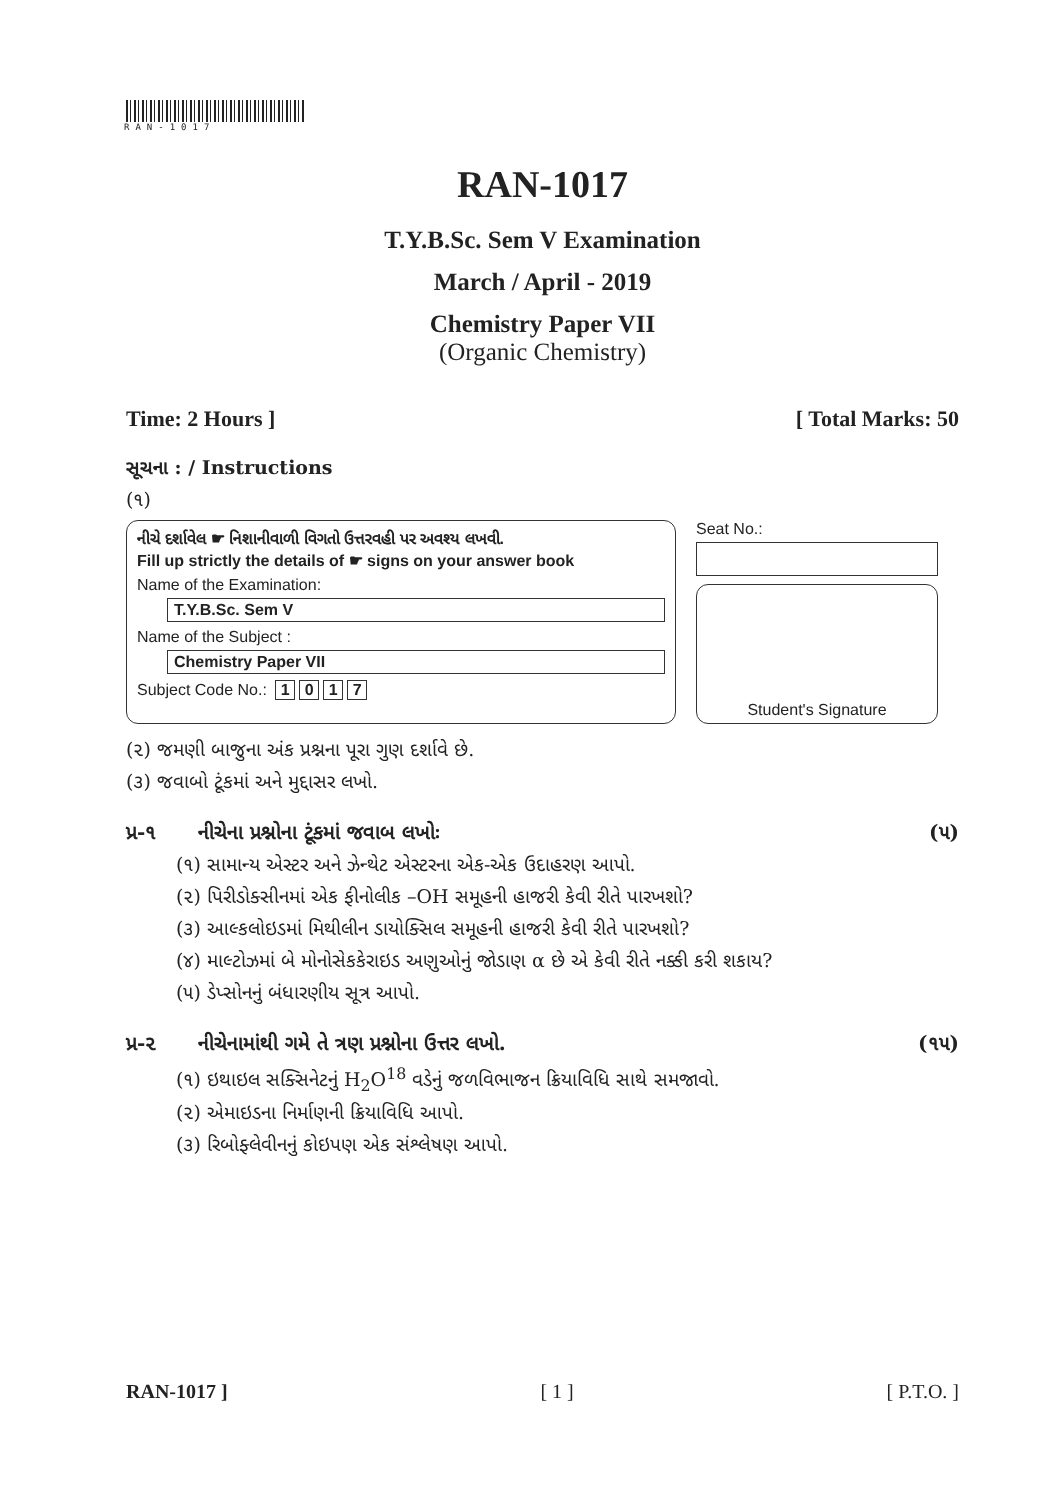RAN-1017
RAN-1017
T.Y.B.Sc. Sem V Examination
March / April - 2019
Chemistry Paper VII
(Organic Chemistry)
Time: 2 Hours ] [ Total Marks: 50
સૂચના : / Instructions
(૧)
નીચે દર્શાવેલ ☛ નિશાનીવાળી વિગતો ઉત્તરવહી પર અવશ્ય લખવી.
Fill up strictly the details of ☛ signs on your answer book
Name of the Examination:
T.Y.B.Sc. Sem V
Name of the Subject :
Chemistry Paper VII
Subject Code No.: 1017
Seat No.:
Student's Signature
(૨) જમણી બાજુના અંક પ્રશ્નના પૂરા ગુણ દર્શાવે છે.
(૩) જવાબો ટૂંકમાં અને મુદ્દાસર લખો.
પ્ર-૧ નીચેના પ્રશ્નોના ટૂંકમાં જવાબ લખોઃ (૫)
(૧) સામાન્ય એસ્ટર અને ઝેન્થેટ એસ્ટરના એક-એક ઉદાહરણ આપો.
(૨) પિરીડોક્સીનમાં એક ફીનોલીક –OH સમૂહની હાજરી કેવી રીતે પારખશો?
(૩) આલ્કલોઇડમાં મિથીલીન ડાયોક્સિલ સમૂહની હાજરી કેવી રીતે પારખશો?
(૪) માલ્ટોઝમાં બે મોનોસેકકેરાઇડ અણુઓનું જોડાણ α છે એ કેવી રીતે નક્કી કરી શકાય?
(૫) ડેપ્સોનનું બંધારણીય સૂત્ર આપો.
પ્ર-૨ નીચેનામાંથી ગમે તે ત્રણ પ્રશ્નોના ઉત્તર લખો. (૧૫)
(૧) ઇથાઇલ સક્સિનેટનું H<sub>2</sub>O<sup>18</sup> વડેનું જળવિભાજન ક્રિયાવિધિ સાથે સમજાવો.
(૨) એમાઇડના નિર્માણની ક્રિયાવિધિ આપો.
(૩) રિબોફ્લેવીનનું કોઇપણ એક સંશ્લેષણ આપો.
RAN-1017 ] [ 1 ] [ P.T.O. ]